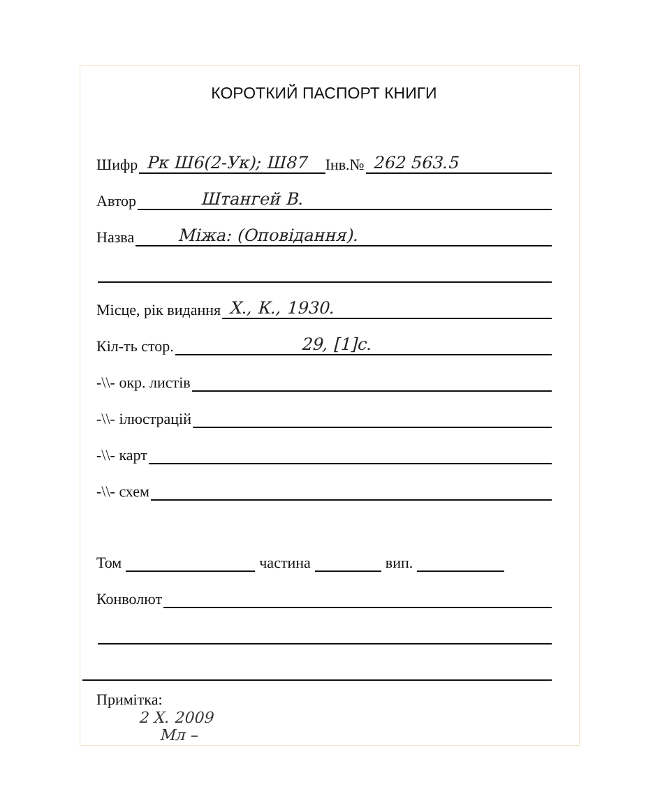КОРОТКИЙ ПАСПОРТ КНИГИ
Шифр Рк Ш6(2-Ук); Ш87 Інв.№ 262 563.5
Автор Штангей В.
Назва Міжа: (Оповідання).
Місце, рік видання Х., К., 1930.
Кіл-ть стор. 29, [1]с.
-\\- окр. листів
-\\- ілюстрацій
-\\- карт
-\\- схем
Том частина вип.
Конволют
Примітка:
2 X. 2009
Мл –